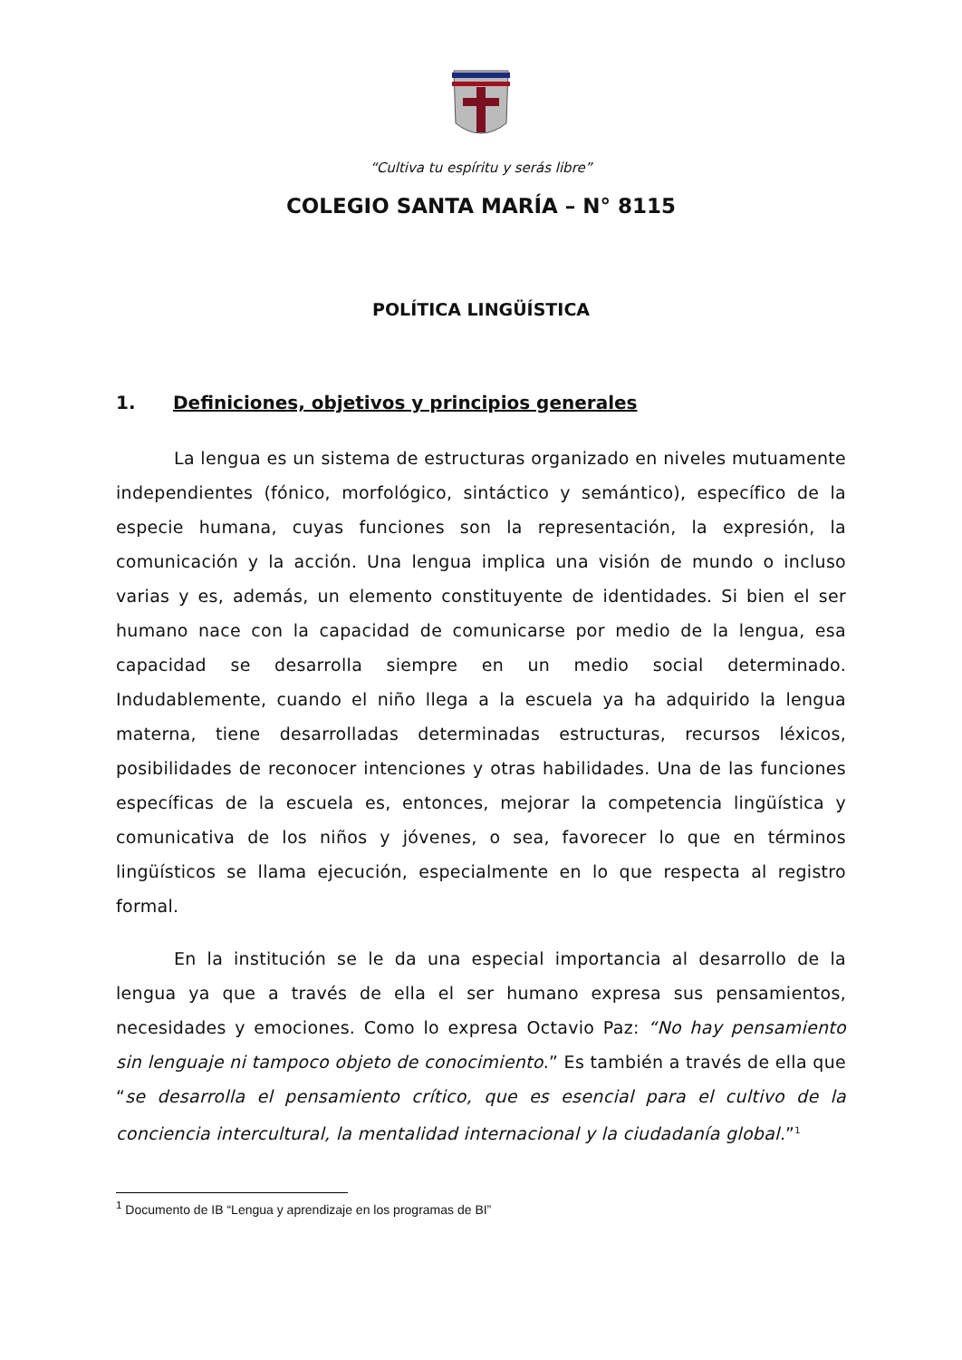“Cultiva tu espíritu y serás libre”
COLEGIO SANTA MARÍA – N° 8115
POLÍTICA LINGÜÍSTICA
1. Definiciones, objetivos y principios generales
La lengua es un sistema de estructuras organizado en niveles mutuamente independientes (fónico, morfológico, sintáctico y semántico), específico de la especie humana, cuyas funciones son la representación, la expresión, la comunicación y la acción. Una lengua implica una visión de mundo o incluso varias y es, además, un elemento constituyente de identidades. Si bien el ser humano nace con la capacidad de comunicarse por medio de la lengua, esa capacidad se desarrolla siempre en un medio social determinado. Indudablemente, cuando el niño llega a la escuela ya ha adquirido la lengua materna, tiene desarrolladas determinadas estructuras, recursos léxicos, posibilidades de reconocer intenciones y otras habilidades. Una de las funciones específicas de la escuela es, entonces, mejorar la competencia lingüística y comunicativa de los niños y jóvenes, o sea, favorecer lo que en términos lingüísticos se llama ejecución, especialmente en lo que respecta al registro formal.
En la institución se le da una especial importancia al desarrollo de la lengua ya que a través de ella el ser humano expresa sus pensamientos, necesidades y emociones. Como lo expresa Octavio Paz: “No hay pensamiento sin lenguaje ni tampoco objeto de conocimiento.” Es también a través de ella que “se desarrolla el pensamiento crítico, que es esencial para el cultivo de la conciencia intercultural, la mentalidad internacional y la ciudadanía global.”<sup>1</sup>
<sup>1</sup> Documento de IB “Lengua y aprendizaje en los programas de BI”